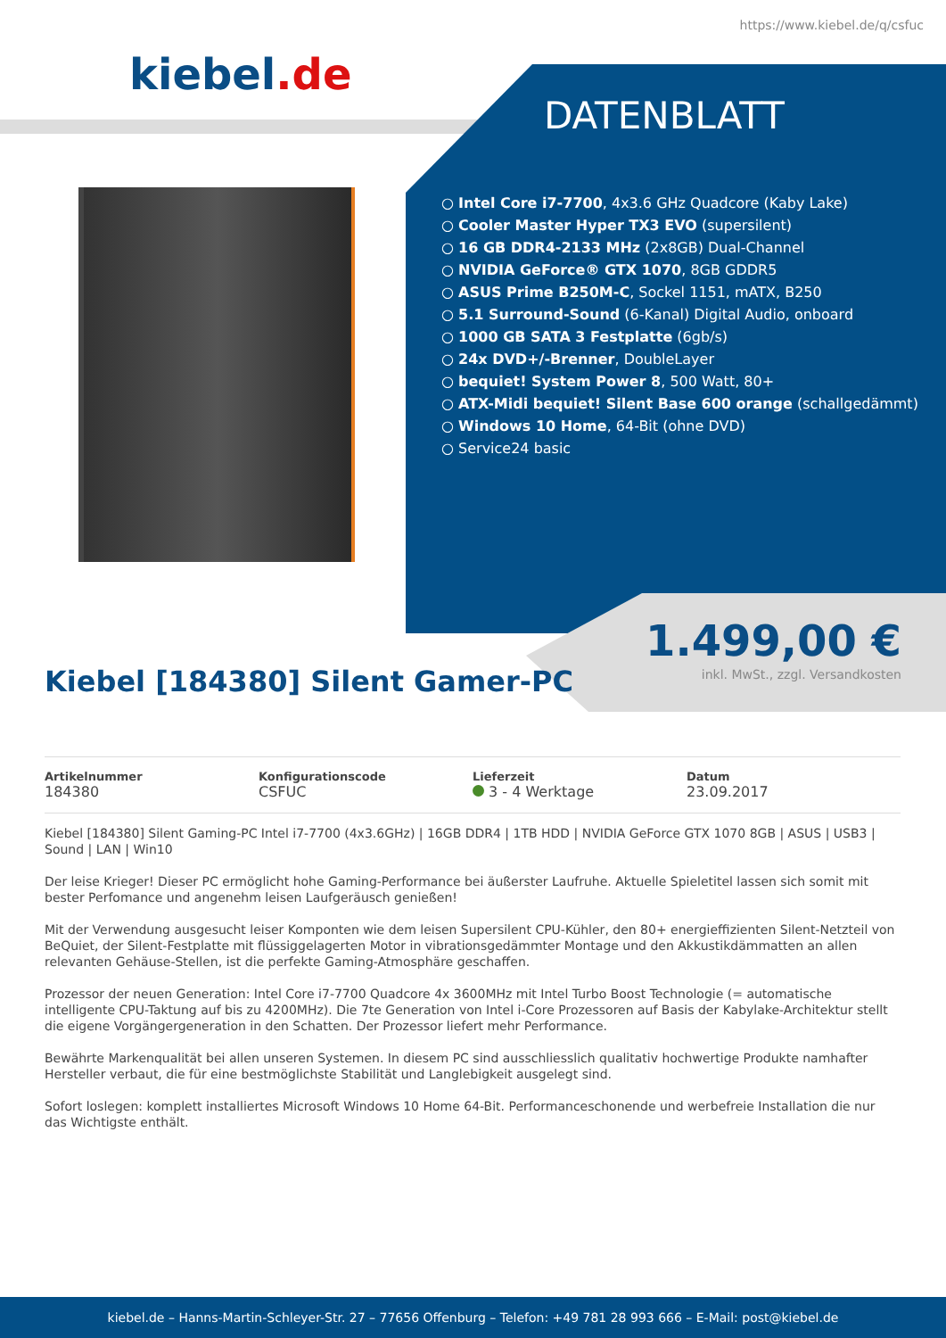https://www.kiebel.de/q/csfuc
kiebel.de
DATENBLATT
Intel Core i7-7700, 4x3.6 GHz Quadcore (Kaby Lake)
Cooler Master Hyper TX3 EVO (supersilent)
16 GB DDR4-2133 MHz (2x8GB) Dual-Channel
NVIDIA GeForce® GTX 1070, 8GB GDDR5
ASUS Prime B250M-C, Sockel 1151, mATX, B250
5.1 Surround-Sound (6-Kanal) Digital Audio, onboard
1000 GB SATA 3 Festplatte (6gb/s)
24x DVD+/-Brenner, DoubleLayer
bequiet! System Power 8, 500 Watt, 80+
ATX-Midi bequiet! Silent Base 600 orange (schallgedämmt)
Windows 10 Home, 64-Bit (ohne DVD)
Service24 basic
1.499,00 €
inkl. MwSt., zzgl. Versandkosten
Kiebel [184380] Silent Gamer-PC
Artikelnummer
184380
Konfigurationscode
CSFUC
Lieferzeit
3 - 4 Werktage
Datum
23.09.2017
Kiebel [184380] Silent Gaming-PC Intel i7-7700 (4x3.6GHz) | 16GB DDR4 | 1TB HDD | NVIDIA GeForce GTX 1070 8GB | ASUS | USB3 | Sound | LAN | Win10
Der leise Krieger! Dieser PC ermöglicht hohe Gaming-Performance bei äußerster Laufruhe. Aktuelle Spieletitel lassen sich somit mit bester Perfomance und angenehm leisen Laufgeräusch genießen!
Mit der Verwendung ausgesucht leiser Komponten wie dem leisen Supersilent CPU-Kühler, den 80+ energieffizienten Silent-Netzteil von BeQuiet, der Silent-Festplatte mit flüssiggelagerten Motor in vibrationsgedämmter Montage und den Akkustikdämmatten an allen relevanten Gehäuse-Stellen, ist die perfekte Gaming-Atmosphäre geschaffen.
Prozessor der neuen Generation: Intel Core i7-7700 Quadcore 4x 3600MHz mit Intel Turbo Boost Technologie (= automatische intelligente CPU-Taktung auf bis zu 4200MHz). Die 7te Generation von Intel i-Core Prozessoren auf Basis der Kabylake-Architektur stellt die eigene Vorgängergeneration in den Schatten. Der Prozessor liefert mehr Performance.
Bewährte Markenqualität bei allen unseren Systemen. In diesem PC sind ausschliesslich qualitativ hochwertige Produkte namhafter Hersteller verbaut, die für eine bestmöglichste Stabilität und Langlebigkeit ausgelegt sind.
Sofort loslegen: komplett installiertes Microsoft Windows 10 Home 64-Bit. Performanceschonende und werbefreie Installation die nur das Wichtigste enthält.
kiebel.de – Hanns-Martin-Schleyer-Str. 27 – 77656 Offenburg – Telefon: +49 781 28 993 666 – E-Mail: post@kiebel.de